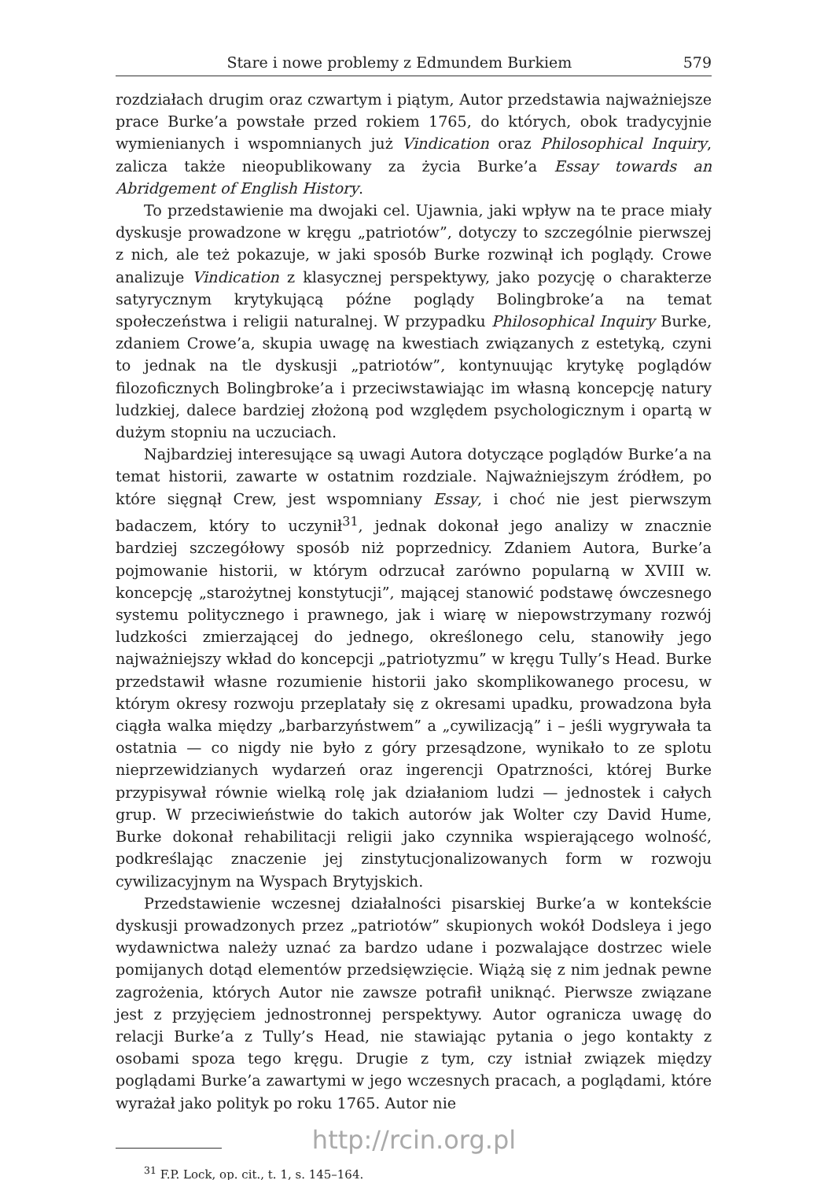Stare i nowe problemy z Edmundem Burkiem 579
rozdziałach drugim oraz czwartym i piątym, Autor przedstawia najważniejsze prace Burke’a powstałe przed rokiem 1765, do których, obok tradycyjnie wymienianych i wspomnianych już Vindication oraz Philosophical Inquiry, zalicza także nieopublikowany za życia Burke’a Essay towards an Abridgement of English History.
To przedstawienie ma dwojaki cel. Ujawnia, jaki wpływ na te prace miały dyskusje prowadzone w kręgu „patriotów”, dotyczy to szczególnie pierwszej z nich, ale też pokazuje, w jaki sposób Burke rozwinął ich poglądy. Crowe analizuje Vindication z klasycznej perspektywy, jako pozycję o charakterze satyrycznym krytykującą późne poglądy Bolingbroke’a na temat społeczeństwa i religii naturalnej. W przypadku Philosophical Inquiry Burke, zdaniem Crowe’a, skupia uwagę na kwestiach związanych z estetyką, czyni to jednak na tle dyskusji „patriotów”, kontynuując krytykę poglądów filozoficznych Bolingbroke’a i przeciwstawiając im własną koncepcję natury ludzkiej, dalece bardziej złożoną pod względem psychologicznym i opartą w dużym stopniu na uczuciach.
Najbardziej interesujące są uwagi Autora dotyczące poglądów Burke’a na temat historii, zawarte w ostatnim rozdziale. Najważniejszym źródłem, po które sięgnął Crew, jest wspomniany Essay, i choć nie jest pierwszym badaczem, który to uczynił<sup>31</sup>, jednak dokonał jego analizy w znacznie bardziej szczegółowy sposób niż poprzednicy. Zdaniem Autora, Burke’a pojmowanie historii, w którym odrzucał zarówno popularną w XVIII w. koncepcję „starożytnej konstytucji”, mającej stanowić podstawę ówczesnego systemu politycznego i prawnego, jak i wiarę w niepowstrzymany rozwój ludzkości zmierzającej do jednego, określonego celu, stanowiły jego najważniejszy wkład do koncepcji „patriotyzmu” w kręgu Tully’s Head. Burke przedstawił własne rozumienie historii jako skomplikowanego procesu, w którym okresy rozwoju przeplatały się z okresami upadku, prowadzona była ciągła walka między „barbarzyństwem” a „cywilizacją” i – jeśli wygrywała ta ostatnia — co nigdy nie było z góry przesądzone, wynikało to ze splotu nieprzewidzianych wydarzeń oraz ingerencji Opatrzności, której Burke przypisywał równie wielką rolę jak działaniom ludzi — jednostek i całych grup. W przeciwieństwie do takich autorów jak Wolter czy David Hume, Burke dokonał rehabilitacji religii jako czynnika wspierającego wolność, podkreślając znaczenie jej zinstytucjonalizowanych form w rozwoju cywilizacyjnym na Wyspach Brytyjskich.
Przedstawienie wczesnej działalności pisarskiej Burke’a w kontekście dyskusji prowadzonych przez „patriotów” skupionych wokół Dodsleya i jego wydawnictwa należy uznać za bardzo udane i pozwalające dostrzec wiele pomijanych dotąd elementów przedsięwzięcie. Wiążą się z nim jednak pewne zagrożenia, których Autor nie zawsze potrafił uniknąć. Pierwsze związane jest z przyjęciem jednostronnej perspektywy. Autor ogranicza uwagę do relacji Burke’a z Tully’s Head, nie stawiając pytania o jego kontakty z osobami spoza tego kręgu. Drugie z tym, czy istniał związek między poglądami Burke’a zawartymi w jego wczesnych pracach, a poglądami, które wyrażał jako polityk po roku 1765. Autor nie
<sup>31</sup> F.P. Lock, op. cit., t. 1, s. 145–164.
http://rcin.org.pl